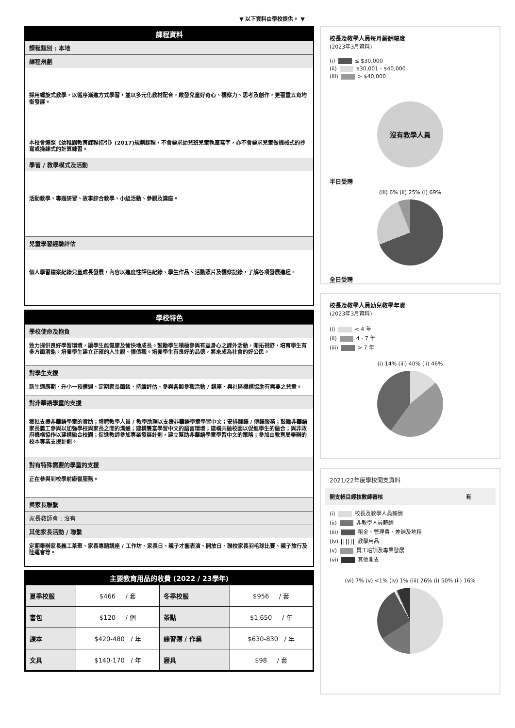▼ 以下資料由學校提供。 ▼
課程資料
課程類別 : 本地
課程規劃
採用螺旋式教學，以循序漸進方式學習，並以多元化教材配合，啟發兒童好奇心、觀察力、思考及創作，更著重五育均衡發展。
本校會遵照《幼稚園教育課程指引》(2017)規劃課程，不會要求幼兒班兒童執筆寫字，亦不會要求兒童做機械式的抄寫或操練式的計算練習。
學習 / 教學模式及活動
活動教學、專題研習、故事綜合教學、小組活動、參觀及講座。
兒童學習經驗評估
個人學習檔案紀錄兒童成長發展，內容以進度性評估紀錄、學生作品、活動照片及觀察記錄，了解各項發展進程。
學校特色
學校使命及抱負
致力提供良好學習環境，讓學生能健康及愉快地成長。鼓勵學生積極參與有益身心之課外活動，開拓視野，培育學生有多方面潛能。培養學生建立正確的人生觀、價值觀。培養學生有良好的品德，將來成為社會的好公民。
對學生支援
新生適應期、升小一預備週、定期家長面談、持續評估、參與各類參觀活動 / 講座、與社區機構協助有需要之兒童。
對非華語學童的支援
獲批支援非華語學童的資助；增聘教學人員 / 教學助理以支援非華語學童學習中文；安排翻譯 / 傳譯服務；鼓勵非華語家長義工參與以加強學校與家長之間的溝通；建構豐富學習中文的語言環境；建構共融校園以促進學生的融合；與非政府機構協作以建構融合校園；促進教師參加專業發展計劃，建立幫助非華語學童學習中文的策略；參加由教育局舉辦的校本專業支援計劃。
對有特殊需要的學童的支援
正在參與到校學前康復服務。
與家長聯繫
家長教師會 : 沒有
其他家長活動 / 聯繫
定期舉辦家長義工茶聚、家長專題講座 / 工作坊、家長日、親子才藝表演、開放日、聯校家長羽毛球比賽、親子旅行及陸運會等。
主要教育用品的收費 (2022 / 23學年)
| 夏季校服 | $466 / 套 | 冬季校服 | $956 / 套 |
| 書包 | $120 / 個 | 茶點 | $1,650 / 年 |
| 課本 | $420-480 / 年 | 練習簿 / 作業 | $630-830 / 年 |
| 文具 | $140-170 / 年 | 寢具 | $98 / 套 |
校長及教學人員每月薪酬幅度
(2023年3月資料)
(i) ≤ $30,000
(ii) $30,001 - $40,000
(iii) > $40,000
沒有教學人員
半日受聘
(iii) 6% (ii) 25% (i) 69%
全日受聘
校長及教學人員幼兒教學年資
(2023年3月資料)
(i) < 4 年
(ii) 4 - 7 年
(iii) > 7 年
(i) 14% (iii) 40% (ii) 46%
2021/22年度學校開支資料
開支帳目經核數師審核 有
(i) 校長及教學人員薪酬
(ii) 非教學人員薪酬
(iii) 租金、管理費、差餉及地租
(iv) 教學用品
(v) 員工培訓及專業發展
(vi) 其他開支
(vi) 7% (v) <1% (iv) 1% (iii) 26% (i) 50% (ii) 16%